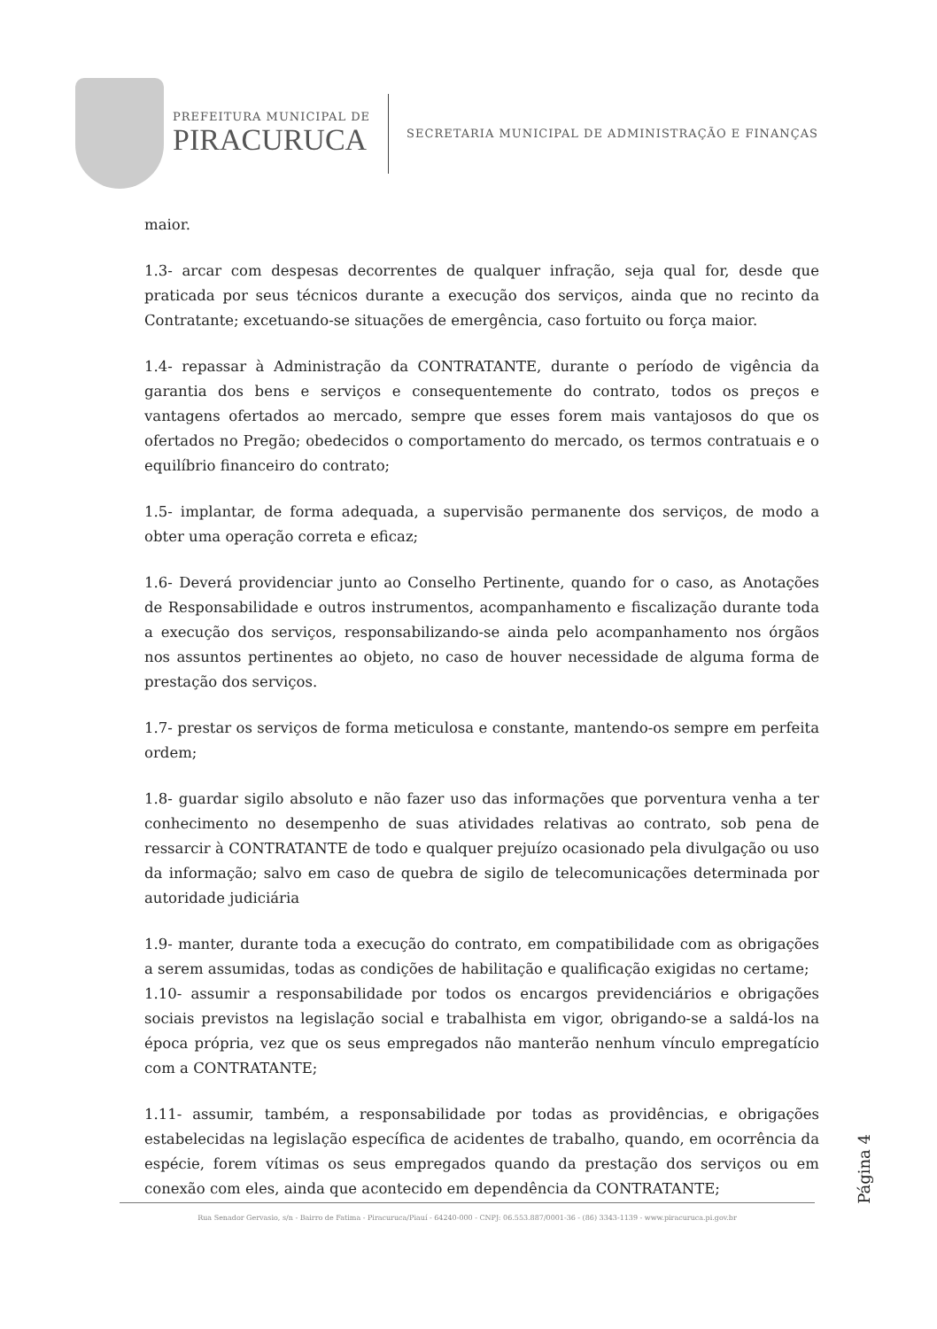PREFEITURA MUNICIPAL DE
PIRACURUCA
SECRETARIA MUNICIPAL DE ADMINISTRAÇÃO E FINANÇAS
maior.
1.3- arcar com despesas decorrentes de qualquer infração, seja qual for, desde que praticada por seus técnicos durante a execução dos serviços, ainda que no recinto da Contratante; excetuando-se situações de emergência, caso fortuito ou força maior.
1.4- repassar à Administração da CONTRATANTE, durante o período de vigência da garantia dos bens e serviços e consequentemente do contrato, todos os preços e vantagens ofertados ao mercado, sempre que esses forem mais vantajosos do que os ofertados no Pregão; obedecidos o comportamento do mercado, os termos contratuais e o equilíbrio financeiro do contrato;
1.5- implantar, de forma adequada, a supervisão permanente dos serviços, de modo a obter uma operação correta e eficaz;
1.6- Deverá providenciar junto ao Conselho Pertinente, quando for o caso, as Anotações de Responsabilidade e outros instrumentos, acompanhamento e fiscalização durante toda a execução dos serviços, responsabilizando-se ainda pelo acompanhamento nos órgãos nos assuntos pertinentes ao objeto, no caso de houver necessidade de alguma forma de prestação dos serviços.
1.7- prestar os serviços de forma meticulosa e constante, mantendo-os sempre em perfeita ordem;
1.8- guardar sigilo absoluto e não fazer uso das informações que porventura venha a ter conhecimento no desempenho de suas atividades relativas ao contrato, sob pena de ressarcir à CONTRATANTE de todo e qualquer prejuízo ocasionado pela divulgação ou uso da informação; salvo em caso de quebra de sigilo de telecomunicações determinada por autoridade judiciária
1.9- manter, durante toda a execução do contrato, em compatibilidade com as obrigações a serem assumidas, todas as condições de habilitação e qualificação exigidas no certame;
1.10- assumir a responsabilidade por todos os encargos previdenciários e obrigações sociais previstos na legislação social e trabalhista em vigor, obrigando-se a saldá-los na época própria, vez que os seus empregados não manterão nenhum vínculo empregatício com a CONTRATANTE;
1.11- assumir, também, a responsabilidade por todas as providências, e obrigações estabelecidas na legislação específica de acidentes de trabalho, quando, em ocorrência da espécie, forem vítimas os seus empregados quando da prestação dos serviços ou em conexão com eles, ainda que acontecido em dependência da CONTRATANTE;
Página 4
Rua Senador Gervasio, s/n - Bairro de Fatima - Piracuruca/Piauí - 64240-000 - CNPJ: 06.553.887/0001-36 - (86) 3343-1139 - www.piracuruca.pi.gov.br